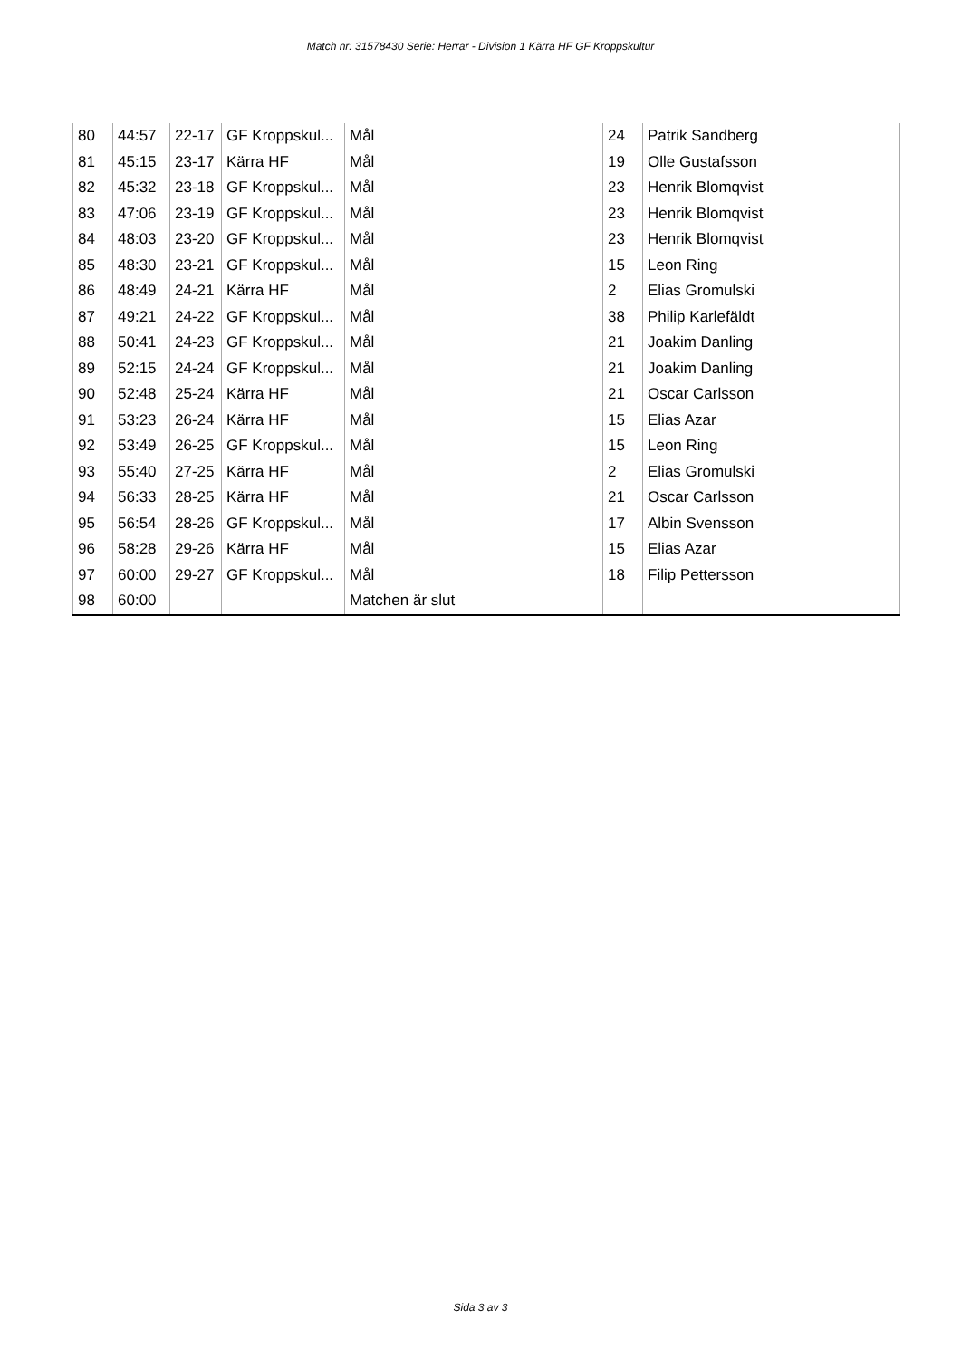Match nr: 31578430 Serie: Herrar - Division 1 Kärra HF GF Kroppskultur
| 80 | 44:57 | 22-17 | GF Kroppskul... | Mål | 24 | Patrik Sandberg |
| 81 | 45:15 | 23-17 | Kärra HF | Mål | 19 | Olle Gustafsson |
| 82 | 45:32 | 23-18 | GF Kroppskul... | Mål | 23 | Henrik Blomqvist |
| 83 | 47:06 | 23-19 | GF Kroppskul... | Mål | 23 | Henrik Blomqvist |
| 84 | 48:03 | 23-20 | GF Kroppskul... | Mål | 23 | Henrik Blomqvist |
| 85 | 48:30 | 23-21 | GF Kroppskul... | Mål | 15 | Leon Ring |
| 86 | 48:49 | 24-21 | Kärra HF | Mål | 2 | Elias Gromulski |
| 87 | 49:21 | 24-22 | GF Kroppskul... | Mål | 38 | Philip Karlefäldt |
| 88 | 50:41 | 24-23 | GF Kroppskul... | Mål | 21 | Joakim Danling |
| 89 | 52:15 | 24-24 | GF Kroppskul... | Mål | 21 | Joakim Danling |
| 90 | 52:48 | 25-24 | Kärra HF | Mål | 21 | Oscar Carlsson |
| 91 | 53:23 | 26-24 | Kärra HF | Mål | 15 | Elias Azar |
| 92 | 53:49 | 26-25 | GF Kroppskul... | Mål | 15 | Leon Ring |
| 93 | 55:40 | 27-25 | Kärra HF | Mål | 2 | Elias Gromulski |
| 94 | 56:33 | 28-25 | Kärra HF | Mål | 21 | Oscar Carlsson |
| 95 | 56:54 | 28-26 | GF Kroppskul... | Mål | 17 | Albin Svensson |
| 96 | 58:28 | 29-26 | Kärra HF | Mål | 15 | Elias Azar |
| 97 | 60:00 | 29-27 | GF Kroppskul... | Mål | 18 | Filip Pettersson |
| 98 | 60:00 | | | Matchen är slut | | |
Sida 3 av 3